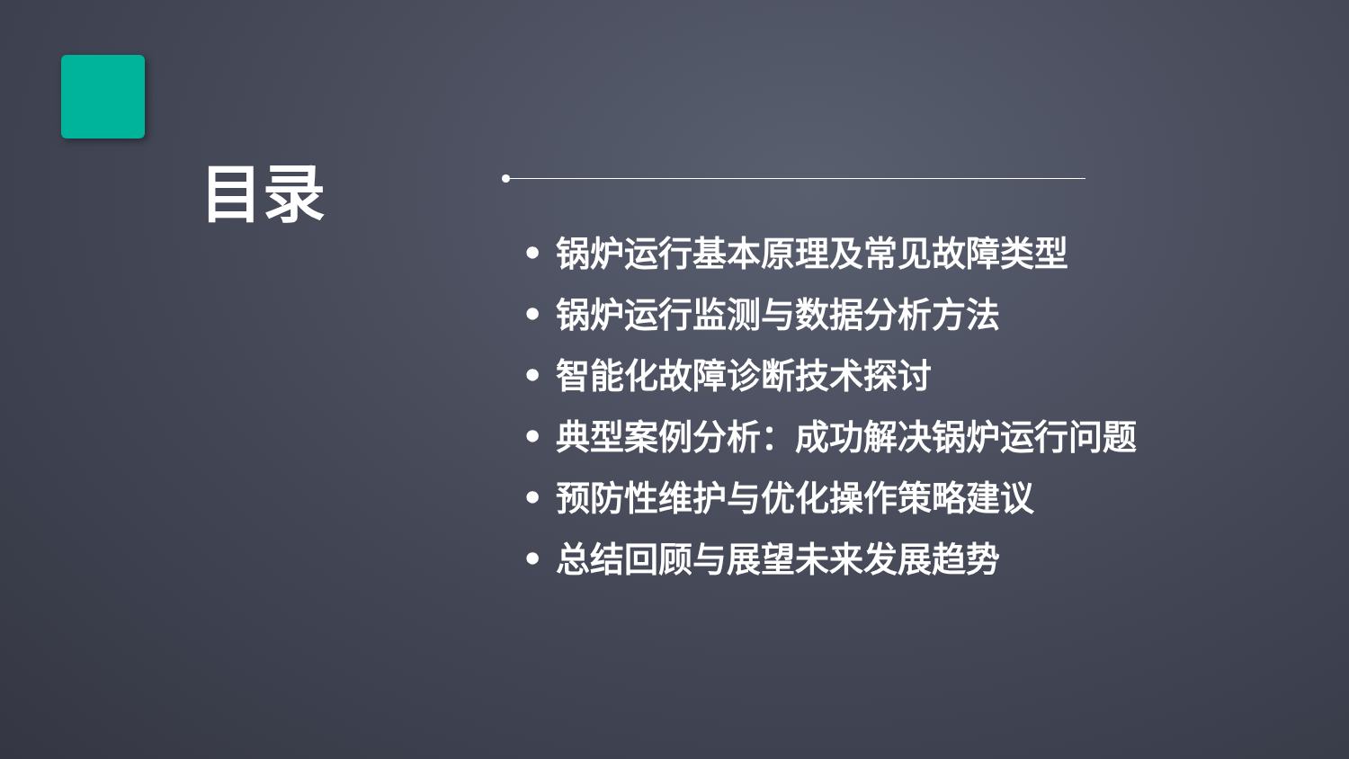目录
• 锅炉运行基本原理及常见故障类型
• 锅炉运行监测与数据分析方法
• 智能化故障诊断技术探讨
• 典型案例分析：成功解决锅炉运行问题
• 预防性维护与优化操作策略建议
• 总结回顾与展望未来发展趋势